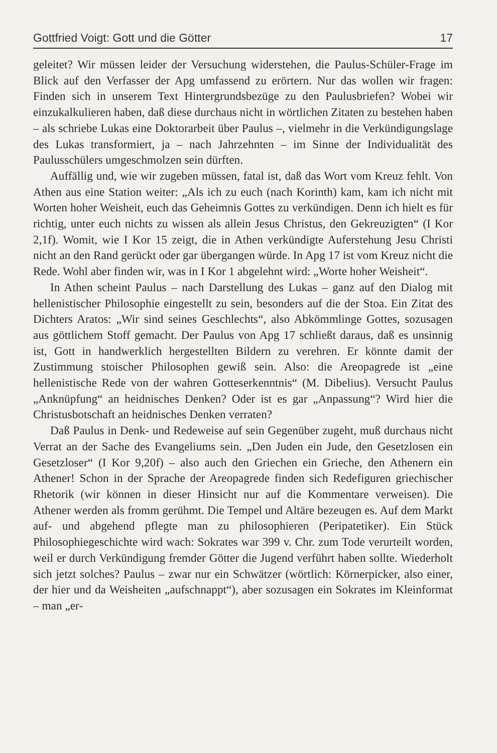Gottfried Voigt: Gott und die Götter 17
geleitet? Wir müssen leider der Versuchung widerstehen, die Paulus-Schüler-Frage im Blick auf den Verfasser der Apg umfassend zu erörtern. Nur das wollen wir fragen: Finden sich in unserem Text Hintergrundsbezüge zu den Paulusbriefen? Wobei wir einzukalkulieren haben, daß diese durchaus nicht in wörtlichen Zitaten zu bestehen haben – als schriebe Lukas eine Doktorarbeit über Paulus –, vielmehr in die Verkündigungslage des Lukas transformiert, ja – nach Jahrzehnten – im Sinne der Individualität des Paulusschülers umgeschmolzen sein dürften.
Auffällig und, wie wir zugeben müssen, fatal ist, daß das Wort vom Kreuz fehlt. Von Athen aus eine Station weiter: „Als ich zu euch (nach Korinth) kam, kam ich nicht mit Worten hoher Weisheit, euch das Geheimnis Gottes zu verkündigen. Denn ich hielt es für richtig, unter euch nichts zu wissen als allein Jesus Christus, den Gekreuzigten“ (I Kor 2,1f). Womit, wie I Kor 15 zeigt, die in Athen verkündigte Auferstehung Jesu Christi nicht an den Rand gerückt oder gar übergangen würde. In Apg 17 ist vom Kreuz nicht die Rede. Wohl aber finden wir, was in I Kor 1 abgelehnt wird: „Worte hoher Weisheit“.
In Athen scheint Paulus – nach Darstellung des Lukas – ganz auf den Dialog mit hellenistischer Philosophie eingestellt zu sein, besonders auf die der Stoa. Ein Zitat des Dichters Aratos: „Wir sind seines Geschlechts“, also Abkömmlinge Gottes, sozusagen aus göttlichem Stoff gemacht. Der Paulus von Apg 17 schließt daraus, daß es unsinnig ist, Gott in handwerklich hergestellten Bildern zu verehren. Er könnte damit der Zustimmung stoischer Philosophen gewiß sein. Also: die Areopagrede ist „eine hellenistische Rede von der wahren Gotteserkenntnis“ (M. Dibelius). Versucht Paulus „Anknüpfung“ an heidnisches Denken? Oder ist es gar „Anpassung“? Wird hier die Christusbotschaft an heidnisches Denken verraten?
Daß Paulus in Denk- und Redeweise auf sein Gegenüber zugeht, muß durchaus nicht Verrat an der Sache des Evangeliums sein. „Den Juden ein Jude, den Gesetzlosen ein Gesetzloser“ (I Kor 9,20f) – also auch den Griechen ein Grieche, den Athenern ein Athener! Schon in der Sprache der Areopagrede finden sich Redefiguren griechischer Rhetorik (wir können in dieser Hinsicht nur auf die Kommentare verweisen). Die Athener werden als fromm gerühmt. Die Tempel und Altäre bezeugen es. Auf dem Markt auf- und abgehend pflegte man zu philosophieren (Peripatetiker). Ein Stück Philosophiegeschichte wird wach: Sokrates war 399 v. Chr. zum Tode verurteilt worden, weil er durch Verkündigung fremder Götter die Jugend verführt haben sollte. Wiederholt sich jetzt solches? Paulus – zwar nur ein Schwätzer (wörtlich: Körnerpicker, also einer, der hier und da Weisheiten „aufschnappt“), aber sozusagen ein Sokrates im Kleinformat – man „er-